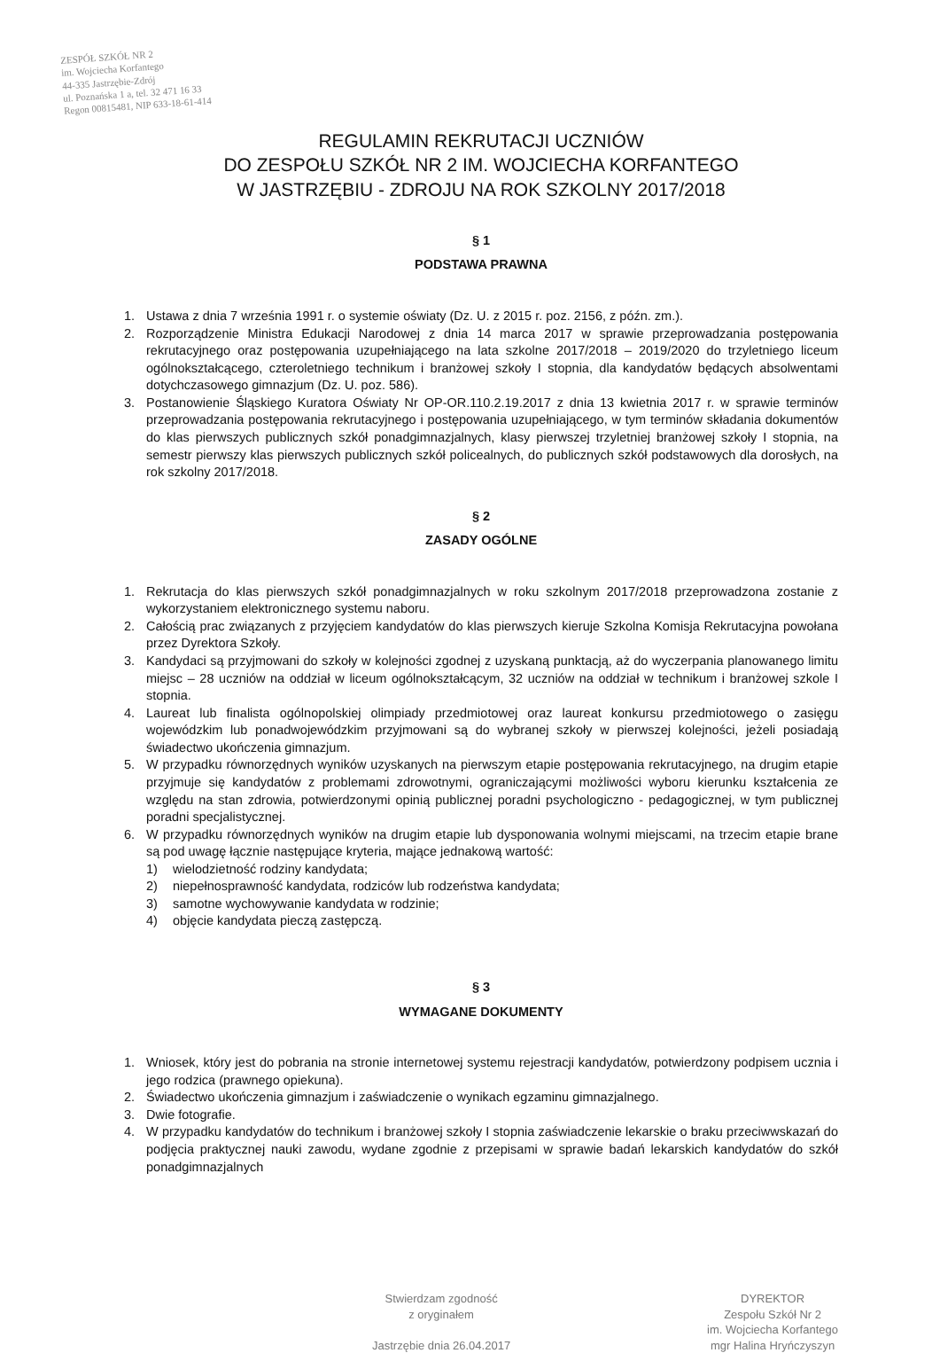ZESPÓŁ SZKÓŁ NR 2
im. Wojciecha Korfantego
44-335 Jastrzębie-Zdrój
ul. Poznańska 1 a, tel. 32 471 16 33
Regon 00815481, NIP 633-18-61-414
REGULAMIN REKRUTACJI UCZNIÓW
DO ZESPOŁU SZKÓŁ NR 2 IM. WOJCIECHA KORFANTEGO
W JASTRZĘBIU - ZDROJU NA ROK SZKOLNY 2017/2018
§ 1
PODSTAWA PRAWNA
1. Ustawa z dnia 7 września 1991 r. o systemie oświaty (Dz. U. z 2015 r. poz. 2156, z późn. zm.).
2. Rozporządzenie Ministra Edukacji Narodowej z dnia 14 marca 2017 w sprawie przeprowadzania postępowania rekrutacyjnego oraz postępowania uzupełniającego na lata szkolne 2017/2018 – 2019/2020 do trzyletniego liceum ogólnokształcącego, czteroletniego technikum i branżowej szkoły I stopnia, dla kandydatów będących absolwentami dotychczasowego gimnazjum (Dz. U. poz. 586).
3. Postanowienie Śląskiego Kuratora Oświaty Nr OP-OR.110.2.19.2017 z dnia 13 kwietnia 2017 r. w sprawie terminów przeprowadzania postępowania rekrutacyjnego i postępowania uzupełniającego, w tym terminów składania dokumentów do klas pierwszych publicznych szkół ponadgimnazjalnych, klasy pierwszej trzyletniej branżowej szkoły I stopnia, na semestr pierwszy klas pierwszych publicznych szkół policealnych, do publicznych szkół podstawowych dla dorosłych, na rok szkolny 2017/2018.
§ 2
ZASADY OGÓLNE
1. Rekrutacja do klas pierwszych szkół ponadgimnazjalnych w roku szkolnym 2017/2018 przeprowadzona zostanie z wykorzystaniem elektronicznego systemu naboru.
2. Całością prac związanych z przyjęciem kandydatów do klas pierwszych kieruje Szkolna Komisja Rekrutacyjna powołana przez Dyrektora Szkoły.
3. Kandydaci są przyjmowani do szkoły w kolejności zgodnej z uzyskaną punktacją, aż do wyczerpania planowanego limitu miejsc – 28 uczniów na oddział w liceum ogólnokształcącym, 32 uczniów na oddział w technikum i branżowej szkole I stopnia.
4. Laureat lub finalista ogólnopolskiej olimpiady przedmiotowej oraz laureat konkursu przedmiotowego o zasięgu wojewódzkim lub ponadwojewódzkim przyjmowani są do wybranej szkoły w pierwszej kolejności, jeżeli posiadają świadectwo ukończenia gimnazjum.
5. W przypadku równorzędnych wyników uzyskanych na pierwszym etapie postępowania rekrutacyjnego, na drugim etapie przyjmuje się kandydatów z problemami zdrowotnymi, ograniczającymi możliwości wyboru kierunku kształcenia ze względu na stan zdrowia, potwierdzonymi opinią publicznej poradni psychologiczno - pedagogicznej, w tym publicznej poradni specjalistycznej.
6. W przypadku równorzędnych wyników na drugim etapie lub dysponowania wolnymi miejscami, na trzecim etapie brane są pod uwagę łącznie następujące kryteria, mające jednakową wartość:
1) wielodzietność rodziny kandydata;
2) niepełnosprawność kandydata, rodziców lub rodzeństwa kandydata;
3) samotne wychowywanie kandydata w rodzinie;
4) objęcie kandydata pieczą zastępczą.
§ 3
WYMAGANE DOKUMENTY
1. Wniosek, który jest do pobrania na stronie internetowej systemu rejestracji kandydatów, potwierdzony podpisem ucznia i jego rodzica (prawnego opiekuna).
2. Świadectwo ukończenia gimnazjum i zaświadczenie o wynikach egzaminu gimnazjalnego.
3. Dwie fotografie.
4. W przypadku kandydatów do technikum i branżowej szkoły I stopnia zaświadczenie lekarskie o braku przeciwwskazań do podjęcia praktycznej nauki zawodu, wydane zgodnie z przepisami w sprawie badań lekarskich kandydatów do szkół ponadgimnazjalnych
Stwierdzam zgodność
z oryginałem
Jastrzębie dnia 26.04.2017
DYREKTOR
Zespołu Szkół Nr 2
im. Wojciecha Korfantego
mgr Halina Hryńczyszyn